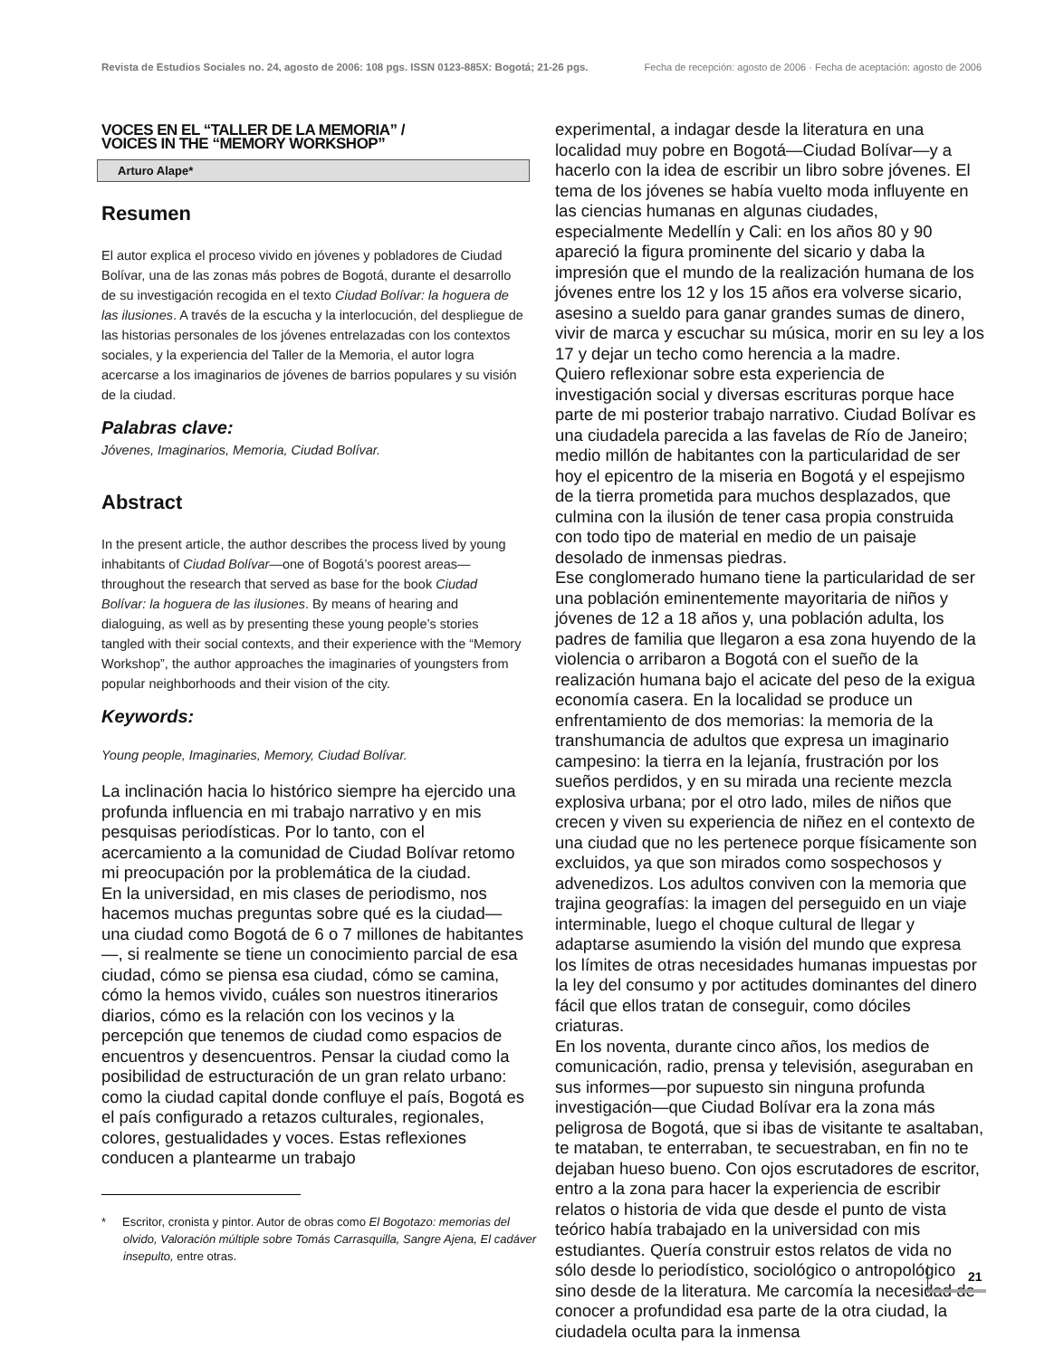Revista de Estudios Sociales no. 24, agosto de 2006: 108 pgs. ISSN 0123-885X: Bogotá; 21-26 pgs. Fecha de recepción: agosto de 2006 · Fecha de aceptación: agosto de 2006
VOCES EN EL “TALLER DE LA MEMORIA” /
VOICES IN THE “MEMORY WORKSHOP”
Arturo Alape*
Resumen
El autor explica el proceso vivido en jóvenes y pobladores de Ciudad Bolívar, una de las zonas más pobres de Bogotá, durante el desarrollo de su investigación recogida en el texto Ciudad Bolívar: la hoguera de las ilusiones. A través de la escucha y la interlocución, del despliegue de las historias personales de los jóvenes entrelazadas con los contextos sociales, y la experiencia del Taller de la Memoria, el autor logra acercarse a los imaginarios de jóvenes de barrios populares y su visión de la ciudad.
Palabras clave:
Jóvenes, Imaginarios, Memoria, Ciudad Bolívar.
Abstract
In the present article, the author describes the process lived by young inhabitants of Ciudad Bolívar—one of Bogotá’s poorest areas—throughout the research that served as base for the book Ciudad Bolívar: la hoguera de las ilusiones. By means of hearing and dialoguing, as well as by presenting these young people’s stories tangled with their social contexts, and their experience with the “Memory Workshop”, the author approaches the imaginaries of youngsters from popular neighborhoods and their vision of the city.
Keywords:
Young people, Imaginaries, Memory, Ciudad Bolívar.
La inclinación hacia lo histórico siempre ha ejercido una profunda influencia en mi trabajo narrativo y en mis pesquisas periodísticas. Por lo tanto, con el acercamiento a la comunidad de Ciudad Bolívar retomo mi preocupación por la problemática de la ciudad.
En la universidad, en mis clases de periodismo, nos hacemos muchas preguntas sobre qué es la ciudad—una ciudad como Bogotá de 6 o 7 millones de habitantes—, si realmente se tiene un conocimiento parcial de esa ciudad, cómo se piensa esa ciudad, cómo se camina, cómo la hemos vivido, cuáles son nuestros itinerarios diarios, cómo es la relación con los vecinos y la percepción que tenemos de ciudad como espacios de encuentros y desencuentros. Pensar la ciudad como la posibilidad de estructuración de un gran relato urbano: como la ciudad capital donde confluye el país, Bogotá es el país configurado a retazos culturales, regionales, colores, gestualidades y voces. Estas reflexiones conducen a plantearme un trabajo
* Escritor, cronista y pintor. Autor de obras como El Bogotazo: memorias del olvido, Valoración múltiple sobre Tomás Carrasquilla, Sangre Ajena, El cadáver insepulto, entre otras.
experimental, a indagar desde la literatura en una localidad muy pobre en Bogotá—Ciudad Bolívar—y a hacerlo con la idea de escribir un libro sobre jóvenes. El tema de los jóvenes se había vuelto moda influyente en las ciencias humanas en algunas ciudades, especialmente Medellín y Cali: en los años 80 y 90 apareció la figura prominente del sicario y daba la impresión que el mundo de la realización humana de los jóvenes entre los 12 y los 15 años era volverse sicario, asesino a sueldo para ganar grandes sumas de dinero, vivir de marca y escuchar su música, morir en su ley a los 17 y dejar un techo como herencia a la madre.
Quiero reflexionar sobre esta experiencia de investigación social y diversas escrituras porque hace parte de mi posterior trabajo narrativo. Ciudad Bolívar es una ciudadela parecida a las favelas de Río de Janeiro; medio millón de habitantes con la particularidad de ser hoy el epicentro de la miseria en Bogotá y el espejismo de la tierra prometida para muchos desplazados, que culmina con la ilusión de tener casa propia construida con todo tipo de material en medio de un paisaje desolado de inmensas piedras.
Ese conglomerado humano tiene la particularidad de ser una población eminentemente mayoritaria de niños y jóvenes de 12 a 18 años y, una población adulta, los padres de familia que llegaron a esa zona huyendo de la violencia o arribaron a Bogotá con el sueño de la realización humana bajo el acicate del peso de la exigua economía casera. En la localidad se produce un enfrentamiento de dos memorias: la memoria de la transhumancia de adultos que expresa un imaginario campesino: la tierra en la lejanía, frustración por los sueños perdidos, y en su mirada una reciente mezcla explosiva urbana; por el otro lado, miles de niños que crecen y viven su experiencia de niñez en el contexto de una ciudad que no les pertenece porque físicamente son excluidos, ya que son mirados como sospechosos y advenedizos. Los adultos conviven con la memoria que trajina geografías: la imagen del perseguido en un viaje interminable, luego el choque cultural de llegar y adaptarse asumiendo la visión del mundo que expresa los límites de otras necesidades humanas impuestas por la ley del consumo y por actitudes dominantes del dinero fácil que ellos tratan de conseguir, como dóciles criaturas.
En los noventa, durante cinco años, los medios de comunicación, radio, prensa y televisión, aseguraban en sus informes—por supuesto sin ninguna profunda investigación—que Ciudad Bolívar era la zona más peligrosa de Bogotá, que si ibas de visitante te asaltaban, te mataban, te enterraban, te secuestraban, en fin no te dejaban hueso bueno. Con ojos escrutadores de escritor, entro a la zona para hacer la experiencia de escribir relatos o historia de vida que desde el punto de vista teórico había trabajado en la universidad con mis estudiantes. Quería construir estos relatos de vida no sólo desde lo periodístico, sociológico o antropológico sino desde de la literatura. Me carcomía la necesidad de conocer a profundidad esa parte de la otra ciudad, la ciudadela oculta para la inmensa
21